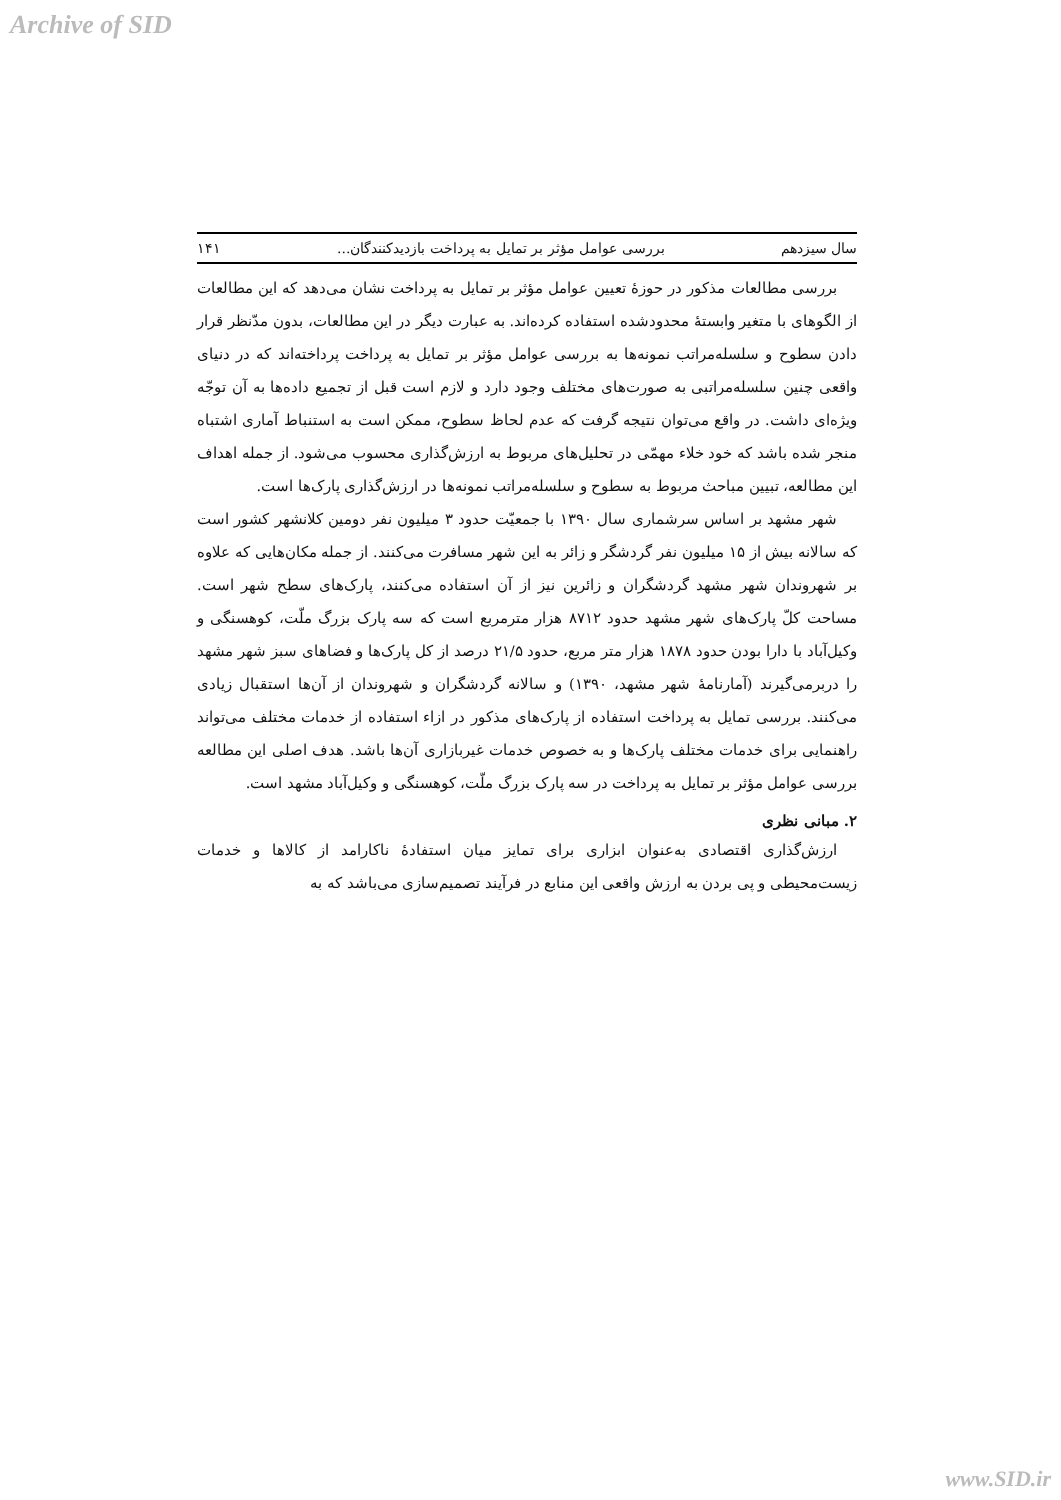Archive of SID
سال سیزدهم بررسی عوامل مؤثر بر تمایل به پرداخت بازدیدکنندگان... ۱۴۱
بررسی مطالعات مذکور در حوزهٔ تعیین عوامل مؤثر بر تمایل به پرداخت نشان می‌دهد که این مطالعات از الگوهای با متغیر وابستهٔ محدودشده استفاده کرده‌اند. به عبارت دیگر در این مطالعات، بدون مدّنظر قرار دادن سطوح و سلسله‌مراتب نمونه‌ها به بررسی عوامل مؤثر بر تمایل به پرداخت پرداخته‌اند که در دنیای واقعی چنین سلسله‌مراتبی به صورت‌های مختلف وجود دارد و لازم است قبل از تجمیع داده‌ها به آن توجّه ویژه‌ای داشت. در واقع می‌توان نتیجه گرفت که عدم لحاظ سطوح، ممکن است به استنباط آماری اشتباه منجر شده باشد که خود خلاء مهمّی در تحلیل‌های مربوط به ارزش‌گذاری محسوب می‌شود. از جمله اهداف این مطالعه، تبیین مباحث مربوط به سطوح و سلسله‌مراتب نمونه‌ها در ارزش‌گذاری پارک‌ها است.
شهر مشهد بر اساس سرشماری سال ۱۳۹۰ با جمعیّت حدود ۳ میلیون نفر دومین کلانشهر کشور است که سالانه بیش از ۱۵ میلیون نفر گردشگر و زائر به این شهر مسافرت می‌کنند. از جمله مکان‌هایی که علاوه بر شهروندان شهر مشهد گردشگران و زائرین نیز از آن استفاده می‌کنند، پارک‌های سطح شهر است. مساحت کلّ پارک‌های شهر مشهد حدود ۸۷۱۲ هزار مترمربع است که سه پارک بزرگ ملّت، کوهسنگی و وکیل‌آباد با دارا بودن حدود ۱۸۷۸ هزار متر مربع، حدود ۲۱/۵ درصد از کل پارک‌ها و فضاهای سبز شهر مشهد را دربرمی‌گیرند (آمارنامهٔ شهر مشهد، ۱۳۹۰) و سالانه گردشگران و شهروندان از آن‌ها استقبال زیادی می‌کنند. بررسی تمایل به پرداخت استفاده از پارک‌های مذکور در ازاء استفاده از خدمات مختلف می‌تواند راهنمایی برای خدمات مختلف پارک‌ها و به خصوص خدمات غیربازاری آن‌ها باشد. هدف اصلی این مطالعه بررسی عوامل مؤثر بر تمایل به پرداخت در سه پارک بزرگ ملّت، کوهسنگی و وکیل‌آباد مشهد است.
۲. مبانی نظری
ارزش‌گذاری اقتصادی به‌عنوان ابزاری برای تمایز میان استفادهٔ ناکارامد از کالاها و خدمات زیست‌محیطی و پی بردن به ارزش واقعی این منابع در فرآیند تصمیم‌سازی می‌باشد که به
www.SID.ir